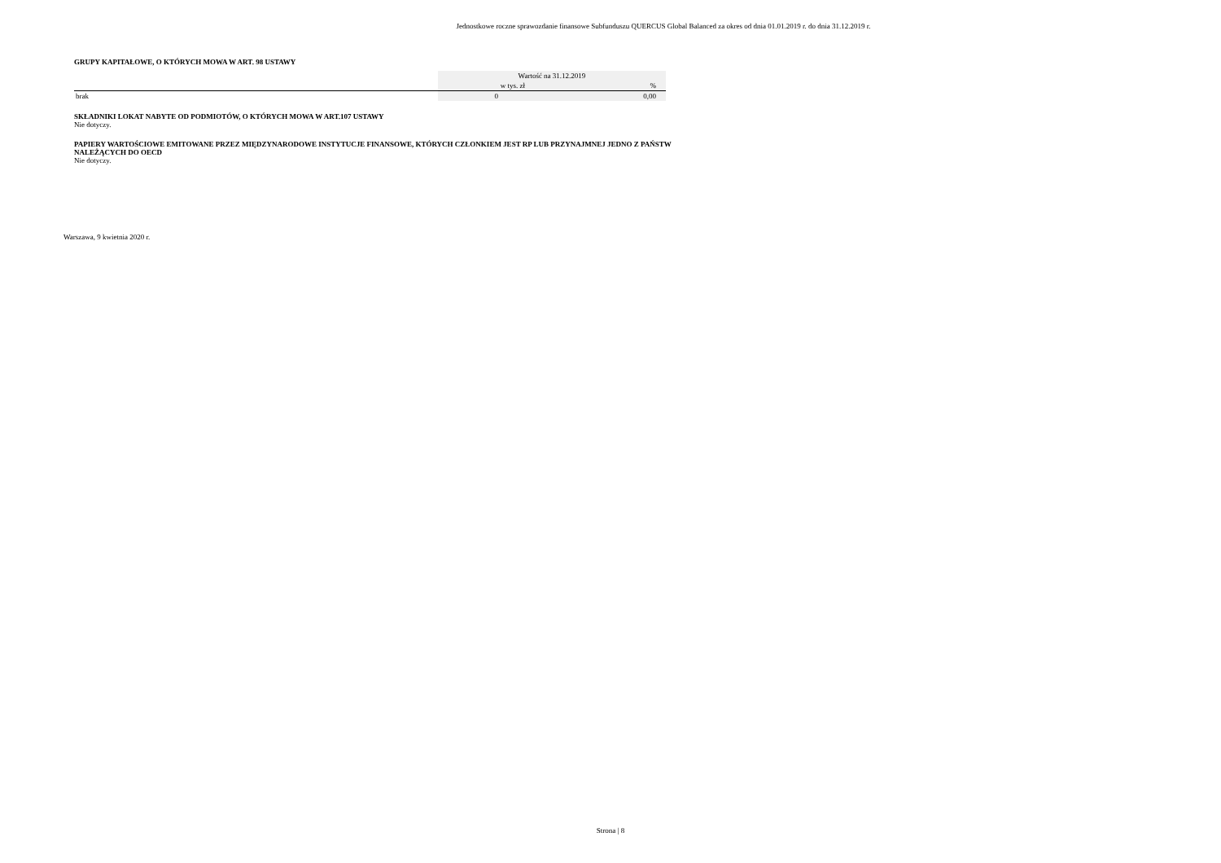Jednostkowe roczne sprawozdanie finansowe Subfunduszu QUERCUS Global Balanced za okres od dnia 01.01.2019 r. do dnia 31.12.2019 r.
GRUPY KAPITAŁOWE, O KTÓRYCH MOWA W ART. 98 USTAWY
| | Wartość na 31.12.2019 | |
| | w tys. zł | % |
| brak | 0 | 0,00 |
SKŁADNIKI LOKAT NABYTE OD PODMIOTÓW, O KTÓRYCH MOWA W ART.107 USTAWY
Nie dotyczy.
PAPIERY WARTOŚCIOWE EMITOWANE PRZEZ MIĘDZYNARODOWE INSTYTUCJE FINANSOWE, KTÓRYCH CZŁONKIEM JEST RP LUB PRZYNAJMNEJ JEDNO Z PAŃSTW
NALEŻĄCYCH DO OECD
Nie dotyczy.
Warszawa, 9 kwietnia 2020 r.
Strona | 8